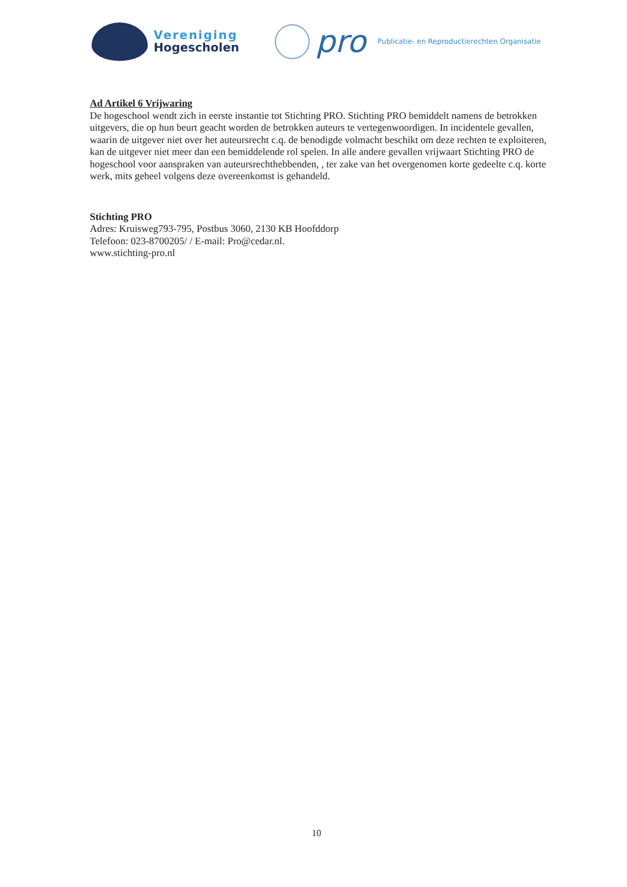Vereniging
Hogescholen
pro
Publicatie- en Reproductierechten Organisatie
Ad Artikel 6 Vrijwaring
De hogeschool wendt zich in eerste instantie tot Stichting PRO. Stichting PRO bemiddelt namens de betrokken uitgevers, die op hun beurt geacht worden de betrokken auteurs te vertegenwoordigen. In incidentele gevallen, waarin de uitgever niet over het auteursrecht c.q. de benodigde volmacht beschikt om deze rechten te exploiteren, kan de uitgever niet meer dan een bemiddelende rol spelen. In alle andere gevallen vrijwaart Stichting PRO de hogeschool voor aanspraken van auteursrechthebbenden, , ter zake van het overgenomen korte gedeelte c.q. korte werk, mits geheel volgens deze overeenkomst is gehandeld.
Stichting PRO
Adres: Kruisweg793-795, Postbus 3060, 2130 KB Hoofddorp
Telefoon: 023-8700205/ / E-mail: Pro@cedar.nl.
www.stichting-pro.nl
10